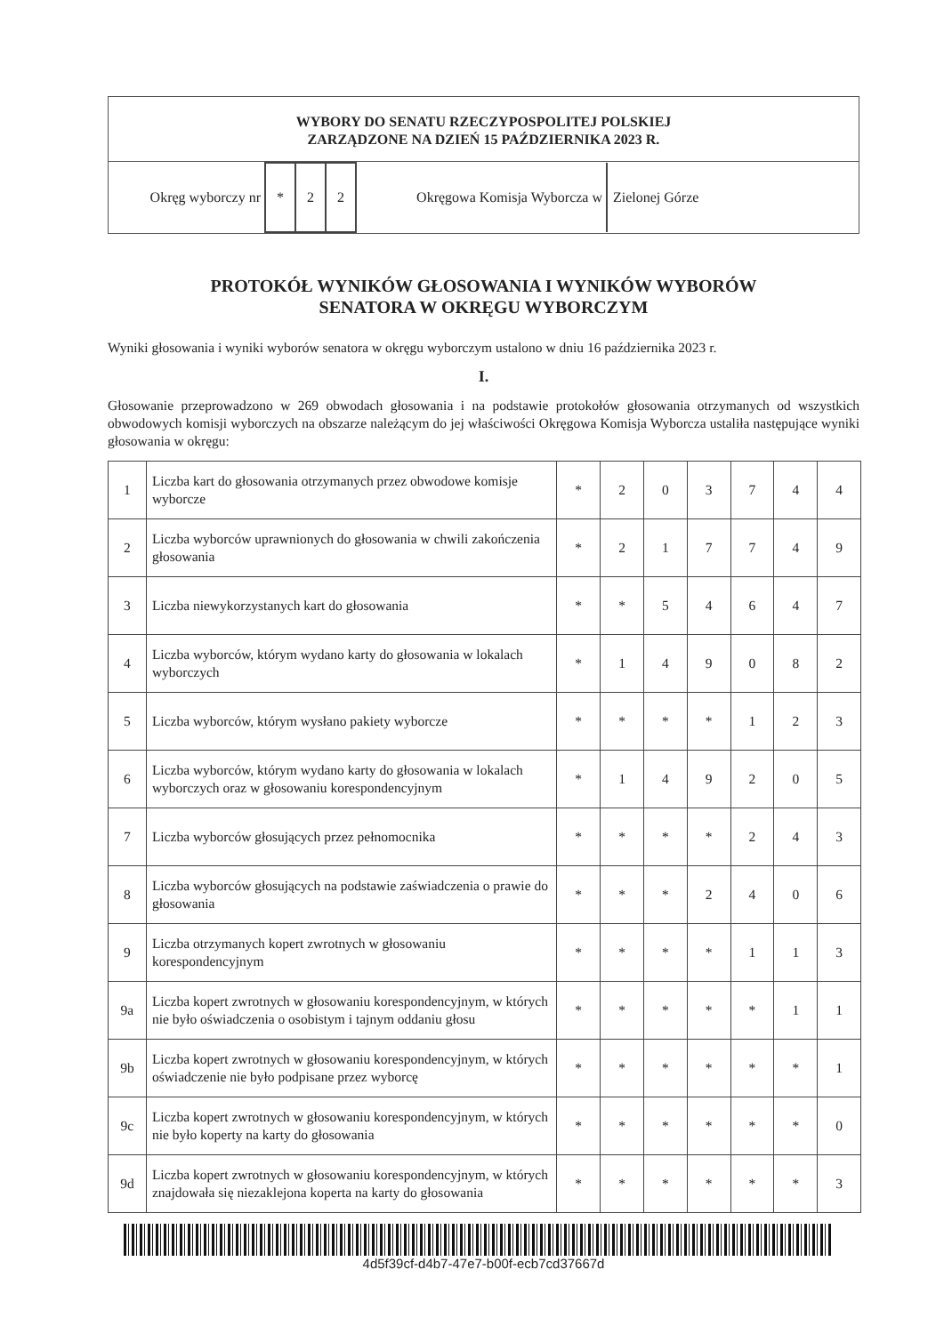WYBORY DO SENATU RZECZYPOSPOLITEJ POLSKIEJ
ZARZĄDZONE NA DZIEŃ 15 PAŹDZIERNIKA 2023 R.
| Okręg wyborczy nr | * | 2 | 2 | Okręgowa Komisja Wyborcza w | Zielonej Górze |
PROTOKÓŁ WYNIKÓW GŁOSOWANIA I WYNIKÓW WYBORÓW
SENATORA W OKRĘGU WYBORCZYM
Wyniki głosowania i wyniki wyborów senatora w okręgu wyborczym ustalono w dniu 16 października 2023 r.
I.
Głosowanie przeprowadzono w 269 obwodach głosowania i na podstawie protokołów głosowania otrzymanych od wszystkich obwodowych komisji wyborczych na obszarze należącym do jej właściwości Okręgowa Komisja Wyborcza ustaliła następujące wyniki głosowania w okręgu:
| 1 | Liczba kart do głosowania otrzymanych przez obwodowe komisje wyborcze | * | 2 | 0 | 3 | 7 | 4 | 4 |
| 2 | Liczba wyborców uprawnionych do głosowania w chwili zakończenia głosowania | * | 2 | 1 | 7 | 7 | 4 | 9 |
| 3 | Liczba niewykorzystanych kart do głosowania | * | * | 5 | 4 | 6 | 4 | 7 |
| 4 | Liczba wyborców, którym wydano karty do głosowania w lokalach wyborczych | * | 1 | 4 | 9 | 0 | 8 | 2 |
| 5 | Liczba wyborców, którym wysłano pakiety wyborcze | * | * | * | * | 1 | 2 | 3 |
| 6 | Liczba wyborców, którym wydano karty do głosowania w lokalach wyborczych oraz w głosowaniu korespondencyjnym | * | 1 | 4 | 9 | 2 | 0 | 5 |
| 7 | Liczba wyborców głosujących przez pełnomocnika | * | * | * | * | 2 | 4 | 3 |
| 8 | Liczba wyborców głosujących na podstawie zaświadczenia o prawie do głosowania | * | * | * | 2 | 4 | 0 | 6 |
| 9 | Liczba otrzymanych kopert zwrotnych w głosowaniu korespondencyjnym | * | * | * | * | 1 | 1 | 3 |
| 9a | Liczba kopert zwrotnych w głosowaniu korespondencyjnym, w których nie było oświadczenia o osobistym i tajnym oddaniu głosu | * | * | * | * | * | 1 | 1 |
| 9b | Liczba kopert zwrotnych w głosowaniu korespondencyjnym, w których oświadczenie nie było podpisane przez wyborcę | * | * | * | * | * | * | 1 |
| 9c | Liczba kopert zwrotnych w głosowaniu korespondencyjnym, w których nie było koperty na karty do głosowania | * | * | * | * | * | * | 0 |
| 9d | Liczba kopert zwrotnych w głosowaniu korespondencyjnym, w których znajdowała się niezaklejona koperta na karty do głosowania | * | * | * | * | * | * | 3 |
4d5f39cf-d4b7-47e7-b00f-ecb7cd37667d